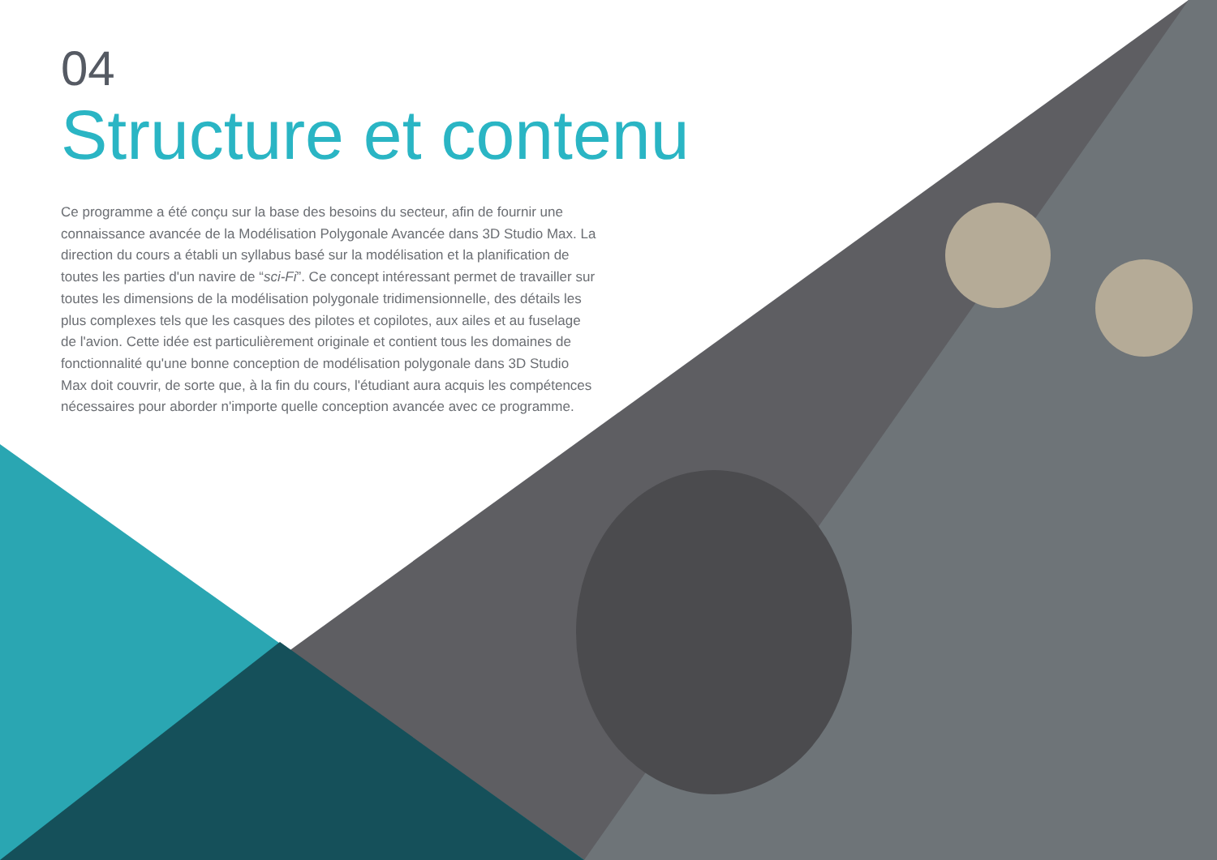04
Structure et contenu
Ce programme a été conçu sur la base des besoins du secteur, afin de fournir une connaissance avancée de la Modélisation Polygonale Avancée dans 3D Studio Max. La direction du cours a établi un syllabus basé sur la modélisation et la planification de toutes les parties d'un navire de “sci-Fi”. Ce concept intéressant permet de travailler sur toutes les dimensions de la modélisation polygonale tridimensionnelle, des détails les plus complexes tels que les casques des pilotes et copilotes, aux ailes et au fuselage de l'avion. Cette idée est particulièrement originale et contient tous les domaines de fonctionnalité qu'une bonne conception de modélisation polygonale dans 3D Studio Max doit couvrir, de sorte que, à la fin du cours, l'étudiant aura acquis les compétences nécessaires pour aborder n'importe quelle conception avancée avec ce programme.